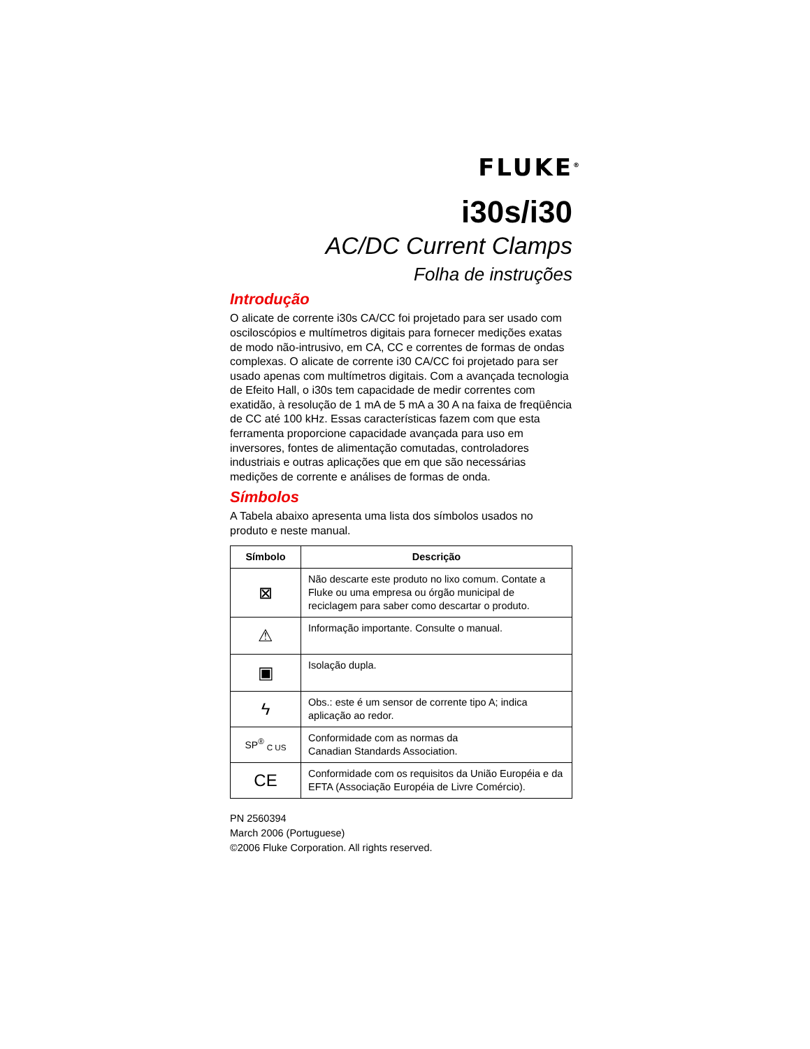FLUKE<sup>®</sup>
i30s/i30
AC/DC Current Clamps
Folha de instruções
Introdução
O alicate de corrente i30s CA/CC foi projetado para ser usado com osciloscópios e multímetros digitais para fornecer medições exatas de modo não-intrusivo, em CA, CC e correntes de formas de ondas complexas. O alicate de corrente i30 CA/CC foi projetado para ser usado apenas com multímetros digitais. Com a avançada tecnologia de Efeito Hall, o i30s tem capacidade de medir correntes com exatidão, à resolução de 1 mA de 5 mA a 30 A na faixa de freqüência de CC até 100 kHz. Essas características fazem com que esta ferramenta proporcione capacidade avançada para uso em inversores, fontes de alimentação comutadas, controladores industriais e outras aplicações que em que são necessárias medições de corrente e análises de formas de onda.
Símbolos
A Tabela abaixo apresenta uma lista dos símbolos usados no produto e neste manual.
| Símbolo | Descrição |
| --- | --- |
| ⊠ | Não descarte este produto no lixo comum. Contate a Fluke ou uma empresa ou órgão municipal de reciclagem para saber como descartar o produto. |
| ⚠ | Informação importante. Consulte o manual. |
| ▣ | Isolação dupla. |
| ϟ | Obs.: este é um sensor de corrente tipo A; indica aplicação ao redor. |
| SP<sup>®</sup> <sub>C US</sub> | Conformidade com as normas da Canadian Standards Association. |
| CE | Conformidade com os requisitos da União Européia e da EFTA (Associação Européia de Livre Comércio). |
PN 2560394
March 2006 (Portuguese)
©2006 Fluke Corporation. All rights reserved.